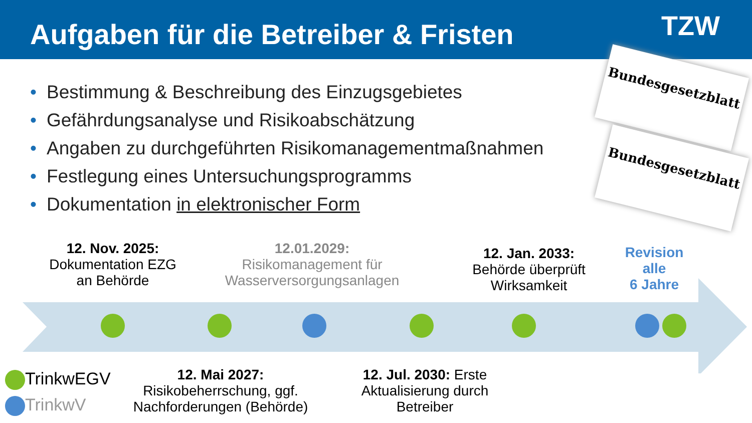Aufgaben für die Betreiber & Fristen
TZW
Bundesgesetzblatt
Bundesgesetzblatt
• Bestimmung & Beschreibung des Einzugsgebietes
• Gefährdungsanalyse und Risikoabschätzung
• Angaben zu durchgeführten Risikomanagementmaßnahmen
• Festlegung eines Untersuchungsprogramms
• Dokumentation in elektronischer Form
12. Nov. 2025:
Dokumentation EZG
an Behörde
12.01.2029:
Risikomanagement für
Wasserversorgungsanlagen
12. Jan. 2033:
Behörde überprüft
Wirksamkeit
Revision
alle
6 Jahre
12. Mai 2027:
Risikobeherrschung, ggf.
Nachforderungen (Behörde)
12. Jul. 2030: Erste Aktualisierung durch Betreiber
TrinkwEGV
TrinkwV